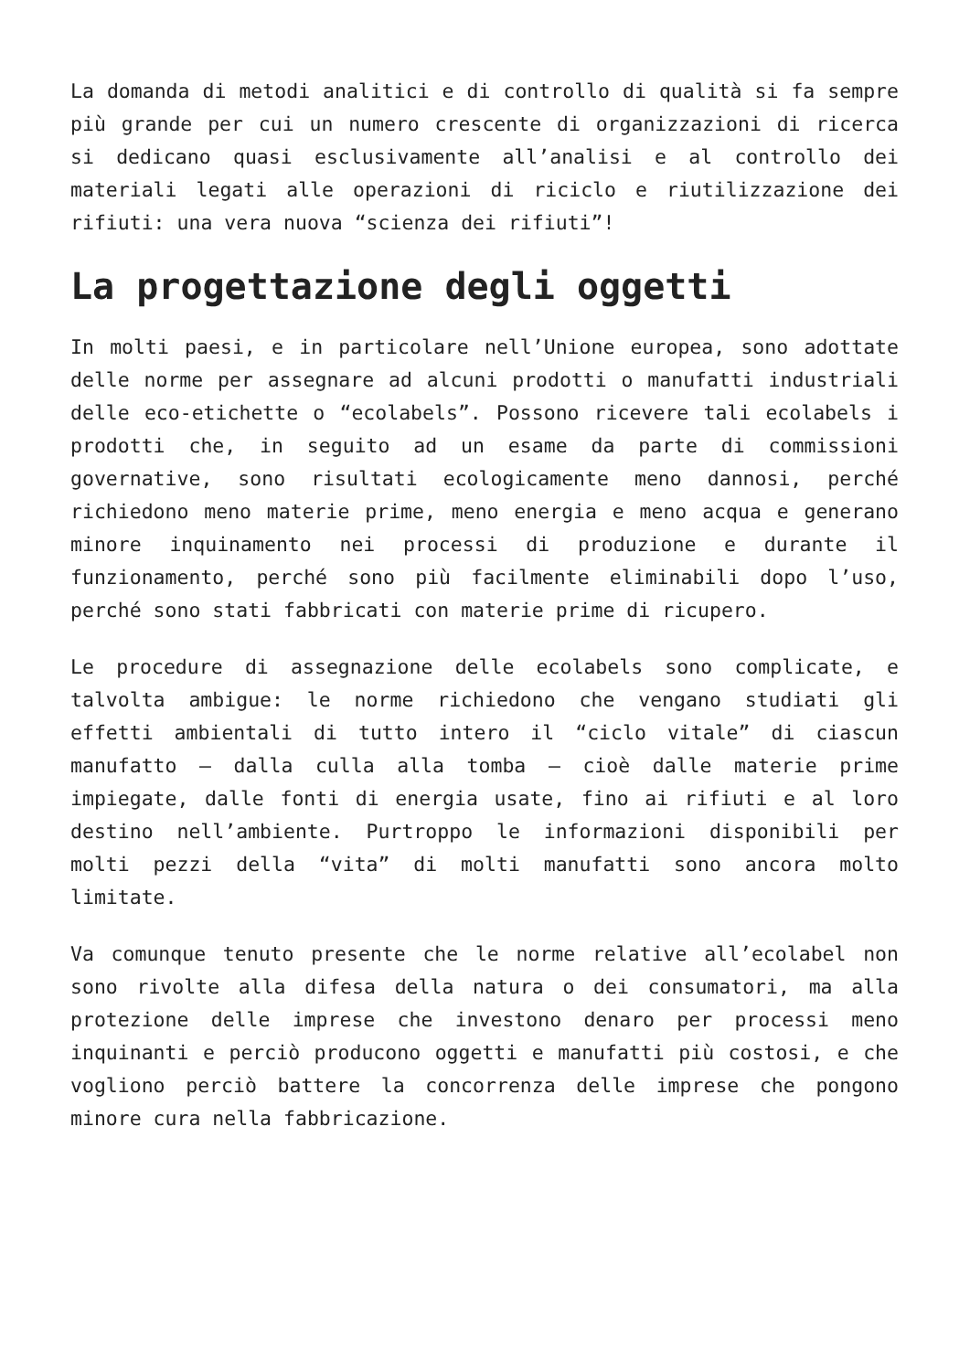La domanda di metodi analitici e di controllo di qualità si fa sempre più grande per cui un numero crescente di organizzazioni di ricerca si dedicano quasi esclusivamente all’analisi e al controllo dei materiali legati alle operazioni di riciclo e riutilizzazione dei rifiuti: una vera nuova “scienza dei rifiuti”!
La progettazione degli oggetti
In molti paesi, e in particolare nell’Unione europea, sono adottate delle norme per assegnare ad alcuni prodotti o manufatti industriali delle eco-etichette o “ecolabels”. Possono ricevere tali ecolabels i prodotti che, in seguito ad un esame da parte di commissioni governative, sono risultati ecologicamente meno dannosi, perché richiedono meno materie prime, meno energia e meno acqua e generano minore inquinamento nei processi di produzione e durante il funzionamento, perché sono più facilmente eliminabili dopo l’uso, perché sono stati fabbricati con materie prime di ricupero.
Le procedure di assegnazione delle ecolabels sono complicate, e talvolta ambigue: le norme richiedono che vengano studiati gli effetti ambientali di tutto intero il “ciclo vitale” di ciascun manufatto — dalla culla alla tomba — cioè dalle materie prime impiegate, dalle fonti di energia usate, fino ai rifiuti e al loro destino nell’ambiente. Purtroppo le informazioni disponibili per molti pezzi della “vita” di molti manufatti sono ancora molto limitate.
Va comunque tenuto presente che le norme relative all’ecolabel non sono rivolte alla difesa della natura o dei consumatori, ma alla protezione delle imprese che investono denaro per processi meno inquinanti e perciò producono oggetti e manufatti più costosi, e che vogliono perciò battere la concorrenza delle imprese che pongono minore cura nella fabbricazione.